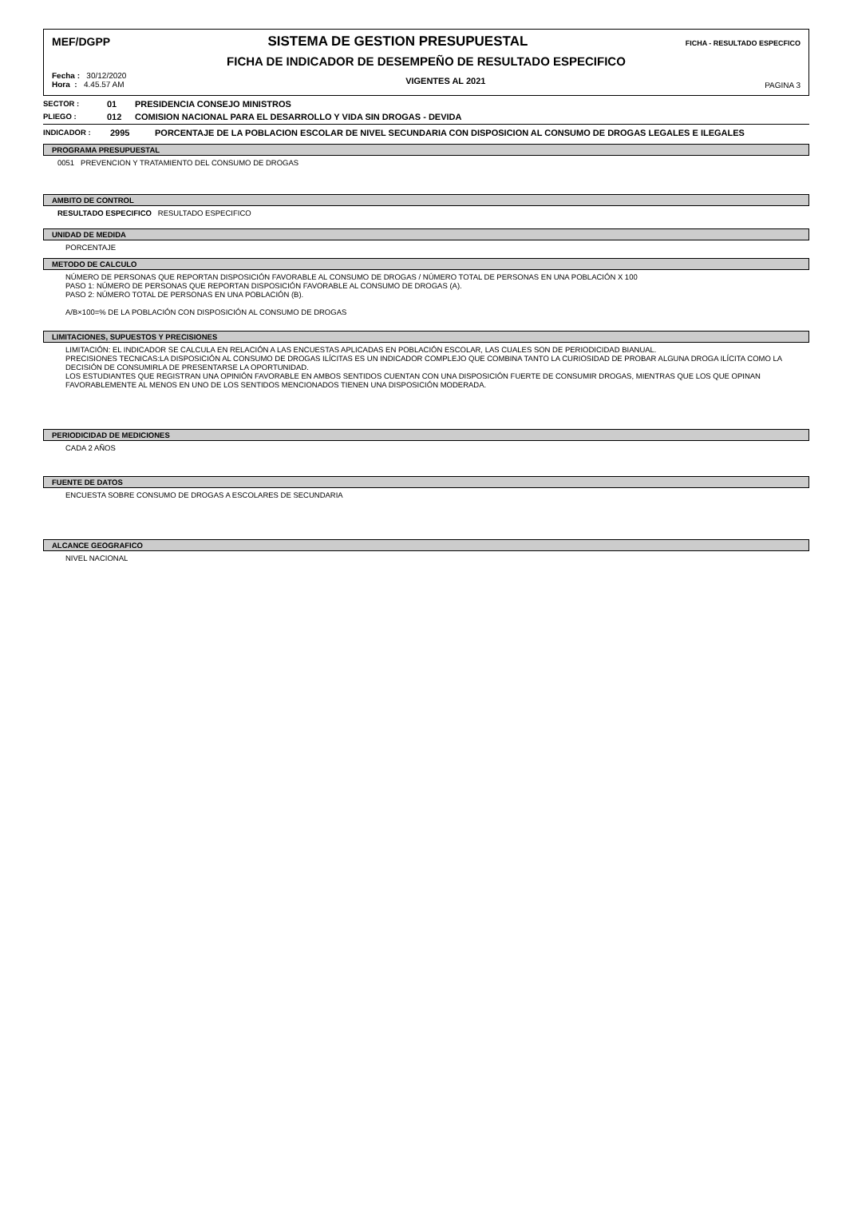MEF/DGPP SISTEMA DE GESTION PRESUPUESTAL FICHA - RESULTADO ESPECFICO
FICHA DE INDICADOR DE DESEMPEÑO DE RESULTADO ESPECIFICO
Fecha : 30/12/2020
Hora : 4.45.57 AM
VIGENTES AL 2021
PAGINA 3
SECTOR : 01 PRESIDENCIA CONSEJO MINISTROS
PLIEGO : 012 COMISION NACIONAL PARA EL DESARROLLO Y VIDA SIN DROGAS - DEVIDA
INDICADOR : 2995 PORCENTAJE DE LA POBLACION ESCOLAR DE NIVEL SECUNDARIA CON DISPOSICION AL CONSUMO DE DROGAS LEGALES E ILEGALES
PROGRAMA PRESUPUESTAL
0051 PREVENCION Y TRATAMIENTO DEL CONSUMO DE DROGAS
AMBITO DE CONTROL
RESULTADO ESPECIFICO RESULTADO ESPECIFICO
UNIDAD DE MEDIDA
PORCENTAJE
METODO DE CALCULO
NÚMERO DE PERSONAS QUE REPORTAN DISPOSICIÓN FAVORABLE AL CONSUMO DE DROGAS / NÚMERO TOTAL DE PERSONAS EN UNA POBLACIÓN X 100
PASO 1: NÚMERO DE PERSONAS QUE REPORTAN DISPOSICIÓN FAVORABLE AL CONSUMO DE DROGAS (A).
PASO 2: NÚMERO TOTAL DE PERSONAS EN UNA POBLACIÓN (B).
A/B×100=% DE LA POBLACIÓN CON DISPOSICIÓN AL CONSUMO DE DROGAS
LIMITACIONES, SUPUESTOS Y PRECISIONES
LIMITACIÓN: EL INDICADOR SE CALCULA EN RELACIÓN A LAS ENCUESTAS APLICADAS EN POBLACIÓN ESCOLAR, LAS CUALES SON DE PERIODICIDAD BIANUAL.
PRECISIONES TECNICAS:LA DISPOSICIÓN AL CONSUMO DE DROGAS ILÍCITAS ES UN INDICADOR COMPLEJO QUE COMBINA TANTO LA CURIOSIDAD DE PROBAR ALGUNA DROGA ILÍCITA COMO LA DECISIÓN DE CONSUMIRLA DE PRESENTARSE LA OPORTUNIDAD.
LOS ESTUDIANTES QUE REGISTRAN UNA OPINIÓN FAVORABLE EN AMBOS SENTIDOS CUENTAN CON UNA DISPOSICIÓN FUERTE DE CONSUMIR DROGAS, MIENTRAS QUE LOS QUE OPINAN FAVORABLEMENTE AL MENOS EN UNO DE LOS SENTIDOS MENCIONADOS TIENEN UNA DISPOSICIÓN MODERADA.
PERIODICIDAD DE MEDICIONES
CADA 2 AÑOS
FUENTE DE DATOS
ENCUESTA SOBRE CONSUMO DE DROGAS A ESCOLARES DE SECUNDARIA
ALCANCE GEOGRAFICO
NIVEL NACIONAL